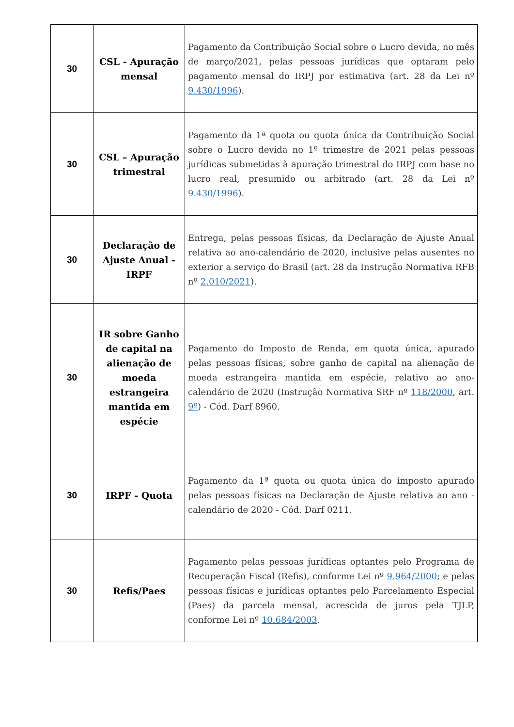| 30 | CSL - Apuração mensal | Pagamento da Contribuição Social sobre o Lucro devida, no mês de março/2021, pelas pessoas jurídicas que optaram pelo pagamento mensal do IRPJ por estimativa (art. 28 da Lei nº 9.430/1996 ). |
| 30 | CSL – Apuração trimestral | Pagamento da 1ª quota ou quota única da Contribuição Social sobre o Lucro devida no 1º trimestre de 2021 pelas pessoas jurídicas submetidas à apuração trimestral do IRPJ com base no lucro real, presumido ou arbitrado (art. 28 da Lei nº 9.430/1996 ). |
| 30 | Declaração de Ajuste Anual - IRPF | Entrega, pelas pessoas físicas, da Declaração de Ajuste Anual relativa ao ano-calendário de 2020, inclusive pelas ausentes no exterior a serviço do Brasil (art. 28 da Instrução Normativa RFB nº 2.010/2021 ). |
| 30 | IR sobre Ganho de capital na alienação de moeda estrangeira mantida em espécie | Pagamento do Imposto de Renda, em quota única, apurado pelas pessoas físicas, sobre ganho de capital na alienação de moeda estrangeira mantida em espécie, relativo ao ano-calendário de 2020 (Instrução Normativa SRF nº 118/2000 , art. 9º ) - Cód. Darf 8960. |
| 30 | IRPF - Quota | Pagamento da 1ª quota ou quota única do imposto apurado pelas pessoas físicas na Declaração de Ajuste relativa ao ano -calendário de 2020 - Cód. Darf 0211. |
| 30 | Refis/Paes | Pagamento pelas pessoas jurídicas optantes pelo Programa de Recuperação Fiscal (Refis), conforme Lei nº 9.964/2000 ; e pelas pessoas físicas e jurídicas optantes pelo Parcelamento Especial (Paes) da parcela mensal, acrescida de juros pela TJLP, conforme Lei nº 10.684/2003 . |